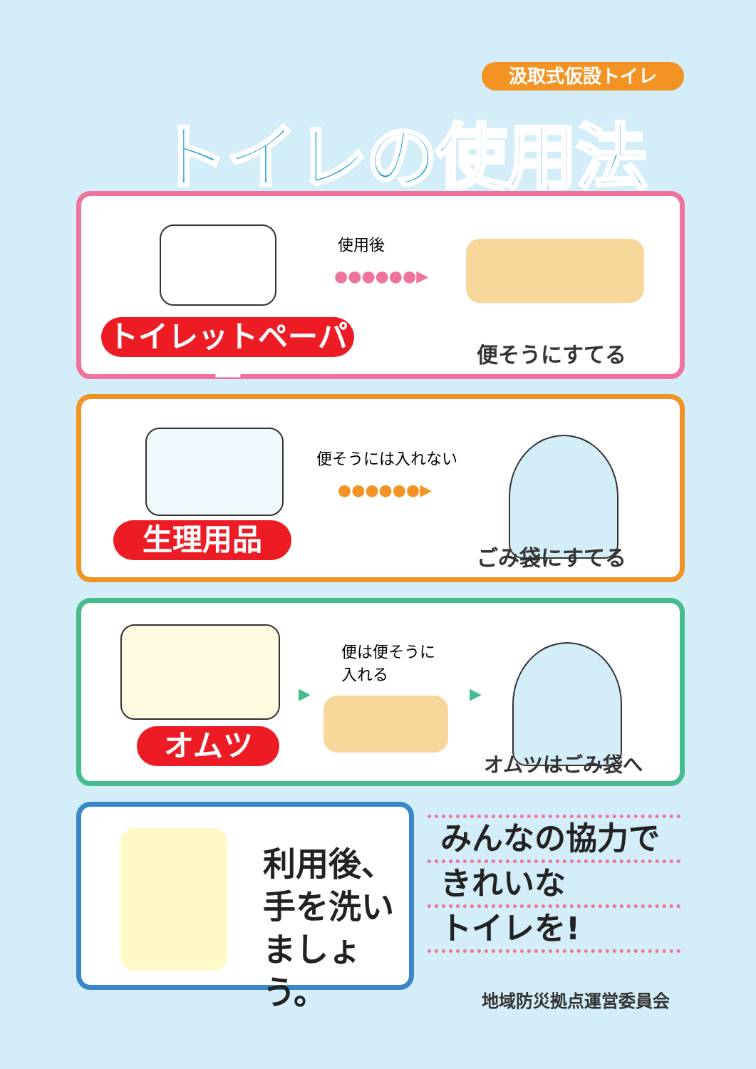汲取式仮設トイレ
トイレの使用法
使用後
●●●●●●▶
トイレットペーパー
便そうにすてる
便そうには入れない
●●●●●●▶
生理用品 ごみ袋にすてる
▶
便は便そうに
入れる
▶
オムツ オムツはごみ袋へ
利用後、
手を洗い
ましょう。
みんなの協力で
きれいな
トイレを!
地域防災拠点運営委員会